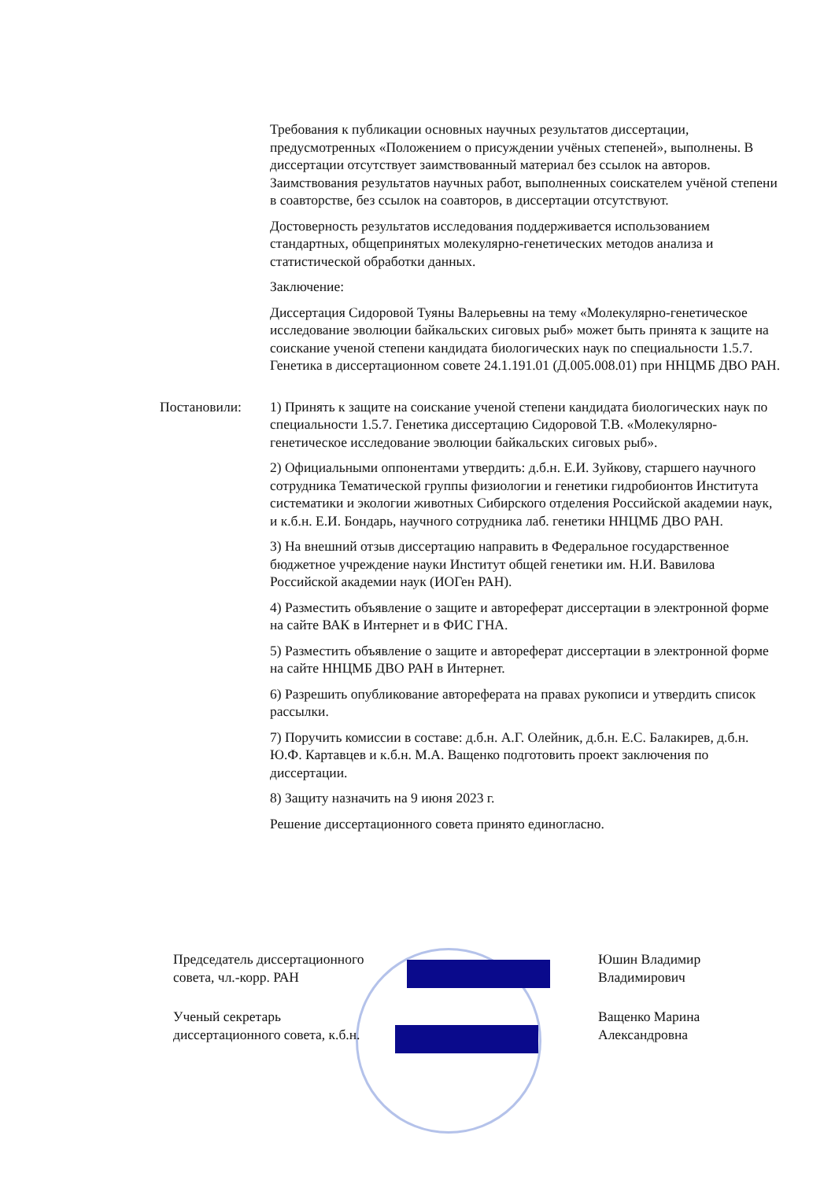Требования к публикации основных научных результатов диссертации, предусмотренных «Положением о присуждении учёных степеней», выполнены. В диссертации отсутствует заимствованный материал без ссылок на авторов. Заимствования результатов научных работ, выполненных соискателем учёной степени в соавторстве, без ссылок на соавторов, в диссертации отсутствуют.
Достоверность результатов исследования поддерживается использованием стандартных, общепринятых молекулярно-генетических методов анализа и статистической обработки данных.
Заключение:
Диссертация Сидоровой Туяны Валерьевны на тему «Молекулярно-генетическое исследование эволюции байкальских сиговых рыб» может быть принята к защите на соискание ученой степени кандидата биологических наук по специальности 1.5.7. Генетика в диссертационном совете 24.1.191.01 (Д.005.008.01) при ННЦМБ ДВО РАН.
Постановили: 1) Принять к защите на соискание ученой степени кандидата биологических наук по специальности 1.5.7. Генетика диссертацию Сидоровой Т.В. «Молекулярно-генетическое исследование эволюции байкальских сиговых рыб».
2) Официальными оппонентами утвердить: д.б.н. Е.И. Зуйкову, старшего научного сотрудника Тематической группы физиологии и генетики гидробионтов Института систематики и экологии животных Сибирского отделения Российской академии наук, и к.б.н. Е.И. Бондарь, научного сотрудника лаб. генетики ННЦМБ ДВО РАН.
3) На внешний отзыв диссертацию направить в Федеральное государственное бюджетное учреждение науки Институт общей генетики им. Н.И. Вавилова Российской академии наук (ИОГен РАН).
4) Разместить объявление о защите и автореферат диссертации в электронной форме на сайте ВАК в Интернет и в ФИС ГНА.
5) Разместить объявление о защите и автореферат диссертации в электронной форме на сайте ННЦМБ ДВО РАН в Интернет.
6) Разрешить опубликование автореферата на правах рукописи и утвердить список рассылки.
7) Поручить комиссии в составе: д.б.н. А.Г. Олейник, д.б.н. Е.С. Балакирев, д.б.н. Ю.Ф. Картавцев и к.б.н. М.А. Ващенко подготовить проект заключения по диссертации.
8) Защиту назначить на 9 июня 2023 г.
Решение диссертационного совета принято единогласно.
Председатель диссертационного
совета, чл.-корр. РАН
Юшин Владимир
Владимирович
Ученый секретарь
диссертационного совета, к.б.н.
Ващенко Марина
Александровна